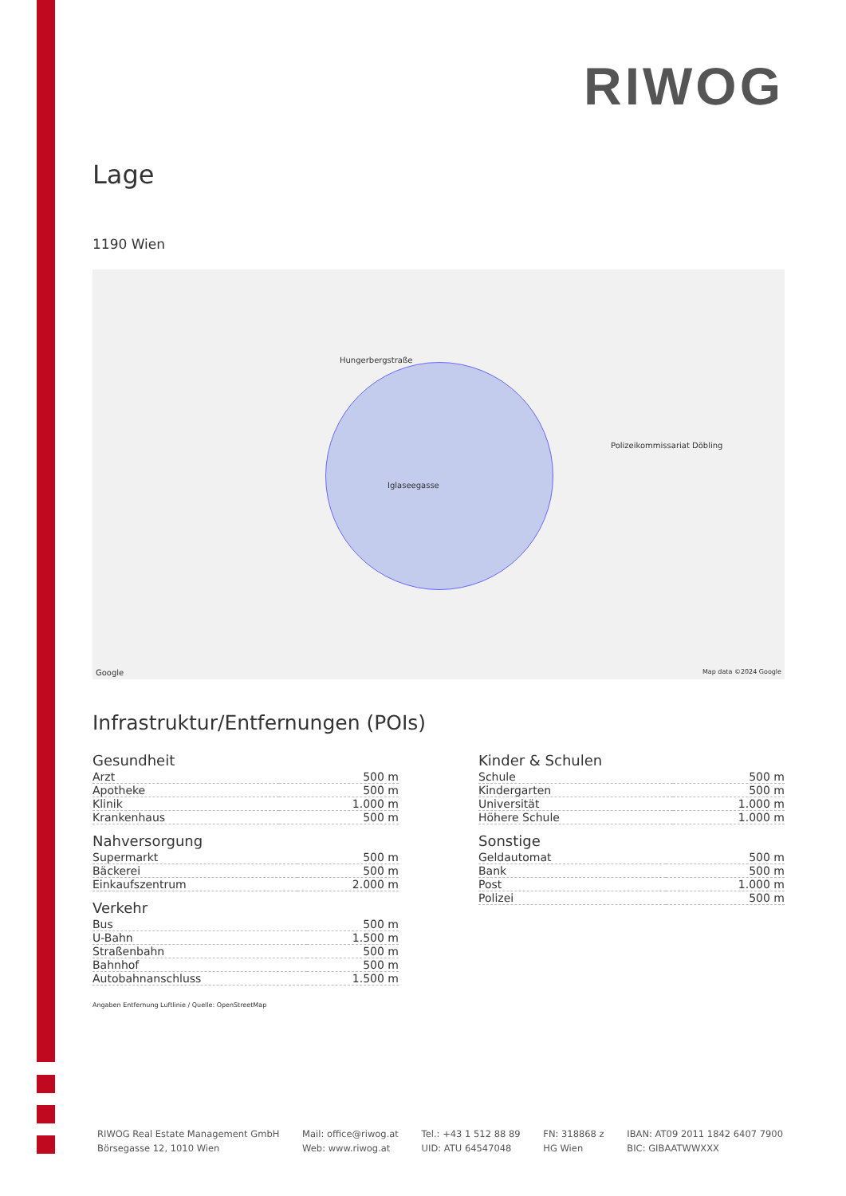RIWOG
Lage
1190 Wien
Hungerbergstraße
Iglaseegasse
Polizeikommissariat Döbling
Google Map data ©2024 Google
Infrastruktur/Entfernungen (POIs)
Gesundheit
| Arzt | 500 m |
| Apotheke | 500 m |
| Klinik | 1.000 m |
| Krankenhaus | 500 m |
Nahversorgung
| Supermarkt | 500 m |
| Bäckerei | 500 m |
| Einkaufszentrum | 2.000 m |
Verkehr
| Bus | 500 m |
| U-Bahn | 1.500 m |
| Straßenbahn | 500 m |
| Bahnhof | 500 m |
| Autobahnanschluss | 1.500 m |
Kinder & Schulen
| Schule | 500 m |
| Kindergarten | 500 m |
| Universität | 1.000 m |
| Höhere Schule | 1.000 m |
Sonstige
| Geldautomat | 500 m |
| Bank | 500 m |
| Post | 1.000 m |
| Polizei | 500 m |
Angaben Entfernung Luftlinie / Quelle: OpenStreetMap
RIWOG Real Estate Management GmbH
Börsegasse 12, 1010 Wien
Mail: office@riwog.at
Web: www.riwog.at
Tel.: +43 1 512 88 89
UID: ATU 64547048
FN: 318868 z
HG Wien
IBAN: AT09 2011 1842 6407 7900
BIC: GIBAATWWXXX